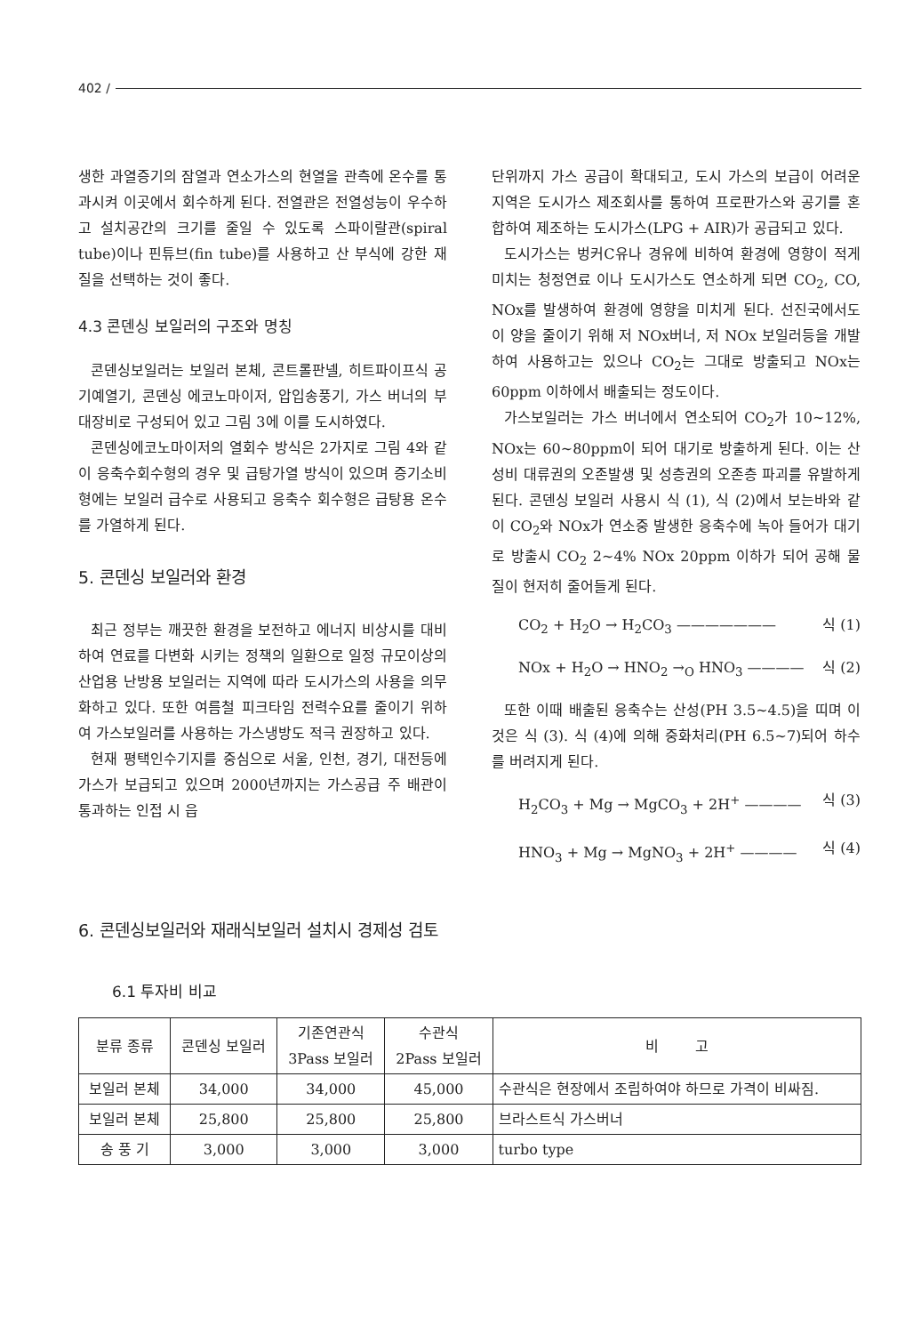402 /
생한 과열증기의 잠열과 연소가스의 현열을 관측에 온수를 통과시켜 이곳에서 회수하게 된다. 전열관은 전열성능이 우수하고 설치공간의 크기를 줄일 수 있도록 스파이랄관(spiral tube)이나 핀튜브(fin tube)를 사용하고 산 부식에 강한 재질을 선택하는 것이 좋다.
4.3 콘덴싱 보일러의 구조와 명칭
콘덴싱보일러는 보일러 본체, 콘트롤판넬, 히트파이프식 공기예열기, 콘덴싱 에코노마이저, 압입송풍기, 가스 버너의 부대장비로 구성되어 있고 그림 3에 이를 도시하였다.
콘덴싱에코노마이저의 열회수 방식은 2가지로 그림 4와 같이 응축수회수형의 경우 및 급탕가열 방식이 있으며 증기소비형에는 보일러 급수로 사용되고 응축수 회수형은 급탕용 온수를 가열하게 된다.
5. 콘덴싱 보일러와 환경
최근 정부는 깨끗한 환경을 보전하고 에너지 비상시를 대비하여 연료를 다변화 시키는 정책의 일환으로 일정 규모이상의 산업용 난방용 보일러는 지역에 따라 도시가스의 사용을 의무화하고 있다. 또한 여름철 피크타임 전력수요를 줄이기 위하여 가스보일러를 사용하는 가스냉방도 적극 권장하고 있다.
현재 평택인수기지를 중심으로 서울, 인천, 경기, 대전등에 가스가 보급되고 있으며 2000년까지는 가스공급 주 배관이 통과하는 인접 시 읍
단위까지 가스 공급이 확대되고, 도시 가스의 보급이 어려운 지역은 도시가스 제조회사를 통하여 프로판가스와 공기를 혼합하여 제조하는 도시가스(LPG + AIR)가 공급되고 있다.
도시가스는 벙커C유나 경유에 비하여 환경에 영향이 적게 미치는 청정연료 이나 도시가스도 연소하게 되면 CO<sub>2</sub>, CO, NOx를 발생하여 환경에 영향을 미치게 된다. 선진국에서도 이 양을 줄이기 위해 저 NOx버너, 저 NOx 보일러등을 개발하여 사용하고는 있으나 CO<sub>2</sub>는 그대로 방출되고 NOx는 60ppm 이하에서 배출되는 정도이다.
가스보일러는 가스 버너에서 연소되어 CO<sub>2</sub>가 10~12%, NOx는 60~80ppm이 되어 대기로 방출하게 된다. 이는 산성비 대류권의 오존발생 및 성층권의 오존층 파괴를 유발하게 된다. 콘덴싱 보일러 사용시 식 (1), 식 (2)에서 보는바와 같이 CO<sub>2</sub>와 NOx가 연소중 발생한 응축수에 녹아 들어가 대기로 방출시 CO<sub>2</sub> 2~4% NOx 20ppm 이하가 되어 공해 물질이 현저히 줄어들게 된다.
CO<sub>2</sub> + H<sub>2</sub>O → H<sub>2</sub>CO<sub>3</sub> ——————— 식 (1)
NOx + H<sub>2</sub>O → HNO<sub>2</sub> →<sub>O</sub> HNO<sub>3</sub> ———— 식 (2)
또한 이때 배출된 응축수는 산성(PH 3.5~4.5)을 띠며 이것은 식 (3). 식 (4)에 의해 중화처리(PH 6.5~7)되어 하수를 버려지게 된다.
H<sub>2</sub>CO<sub>3</sub> + Mg → MgCO<sub>3</sub> + 2H<sup>+</sup> ———— 식 (3)
HNO<sub>3</sub> + Mg → MgNO<sub>3</sub> + 2H<sup>+</sup> ———— 식 (4)
6. 콘덴싱보일러와 재래식보일러 설치시 경제성 검토
6.1 투자비 비교
| 분류 종류 | 콘덴싱 보일러 | 기존연관식 3Pass 보일러 | 수관식 2Pass 보일러 | 비 고 |
| --- | --- | --- | --- | --- |
| 보일러 본체 | 34,000 | 34,000 | 45,000 | 수관식은 현장에서 조립하여야 하므로 가격이 비싸짐. |
| 보일러 본체 | 25,800 | 25,800 | 25,800 | 브라스트식 가스버너 |
| 송 풍 기 | 3,000 | 3,000 | 3,000 | turbo type |